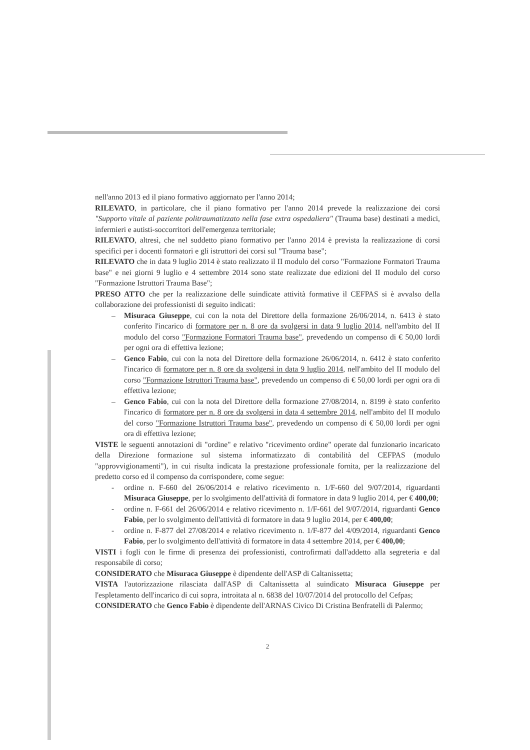nell'anno 2013 ed il piano formativo aggiornato per l'anno 2014;
RILEVATO, in particolare, che il piano formativo per l'anno 2014 prevede la realizzazione dei corsi "Supporto vitale al paziente politraumatizzato nella fase extra ospedaliera" (Trauma base) destinati a medici, infermieri e autisti-soccorritori dell'emergenza territoriale;
RILEVATO, altresì, che nel suddetto piano formativo per l'anno 2014 è prevista la realizzazione di corsi specifici per i docenti formatori e gli istruttori dei corsi sul "Trauma base";
RILEVATO che in data 9 luglio 2014 è stato realizzato il II modulo del corso "Formazione Formatori Trauma base" e nei giorni 9 luglio e 4 settembre 2014 sono state realizzate due edizioni del II modulo del corso "Formazione Istruttori Trauma Base";
PRESO ATTO che per la realizzazione delle suindicate attività formative il CEFPAS si è avvalso della collaborazione dei professionisti di seguito indicati:
– Misuraca Giuseppe, cui con la nota del Direttore della formazione 26/06/2014, n. 6413 è stato conferito l'incarico di formatore per n. 8 ore da svolgersi in data 9 luglio 2014, nell'ambito del II modulo del corso "Formazione Formatori Trauma base", prevedendo un compenso di € 50,00 lordi per ogni ora di effettiva lezione;
– Genco Fabio, cui con la nota del Direttore della formazione 26/06/2014, n. 6412 è stato conferito l'incarico di formatore per n. 8 ore da svolgersi in data 9 luglio 2014, nell'ambito del II modulo del corso "Formazione Istruttori Trauma base", prevedendo un compenso di € 50,00 lordi per ogni ora di effettiva lezione;
– Genco Fabio, cui con la nota del Direttore della formazione 27/08/2014, n. 8199 è stato conferito l'incarico di formatore per n. 8 ore da svolgersi in data 4 settembre 2014, nell'ambito del II modulo del corso "Formazione Istruttori Trauma base", prevedendo un compenso di € 50,00 lordi per ogni ora di effettiva lezione;
VISTE le seguenti annotazioni di "ordine" e relativo "ricevimento ordine" operate dal funzionario incaricato della Direzione formazione sul sistema informatizzato di contabilità del CEFPAS (modulo "approvvigionamenti"), in cui risulta indicata la prestazione professionale fornita, per la realizzazione del predetto corso ed il compenso da corrispondere, come segue:
- ordine n. F-660 del 26/06/2014 e relativo ricevimento n. 1/F-660 del 9/07/2014, riguardanti Misuraca Giuseppe, per lo svolgimento dell'attività di formatore in data 9 luglio 2014, per € 400,00;
- ordine n. F-661 del 26/06/2014 e relativo ricevimento n. 1/F-661 del 9/07/2014, riguardanti Genco Fabio, per lo svolgimento dell'attività di formatore in data 9 luglio 2014, per € 400,00;
- ordine n. F-877 del 27/08/2014 e relativo ricevimento n. 1/F-877 del 4/09/2014, riguardanti Genco Fabio, per lo svolgimento dell'attività di formatore in data 4 settembre 2014, per € 400,00;
VISTI i fogli con le firme di presenza dei professionisti, controfirmati dall'addetto alla segreteria e dal responsabile di corso;
CONSIDERATO che Misuraca Giuseppe è dipendente dell'ASP di Caltanissetta;
VISTA l'autorizzazione rilasciata dall'ASP di Caltanissetta al suindicato Misuraca Giuseppe per l'espletamento dell'incarico di cui sopra, introitata al n. 6838 del 10/07/2014 del protocollo del Cefpas;
CONSIDERATO che Genco Fabio è dipendente dell'ARNAS Civico Di Cristina Benfratelli di Palermo;
2